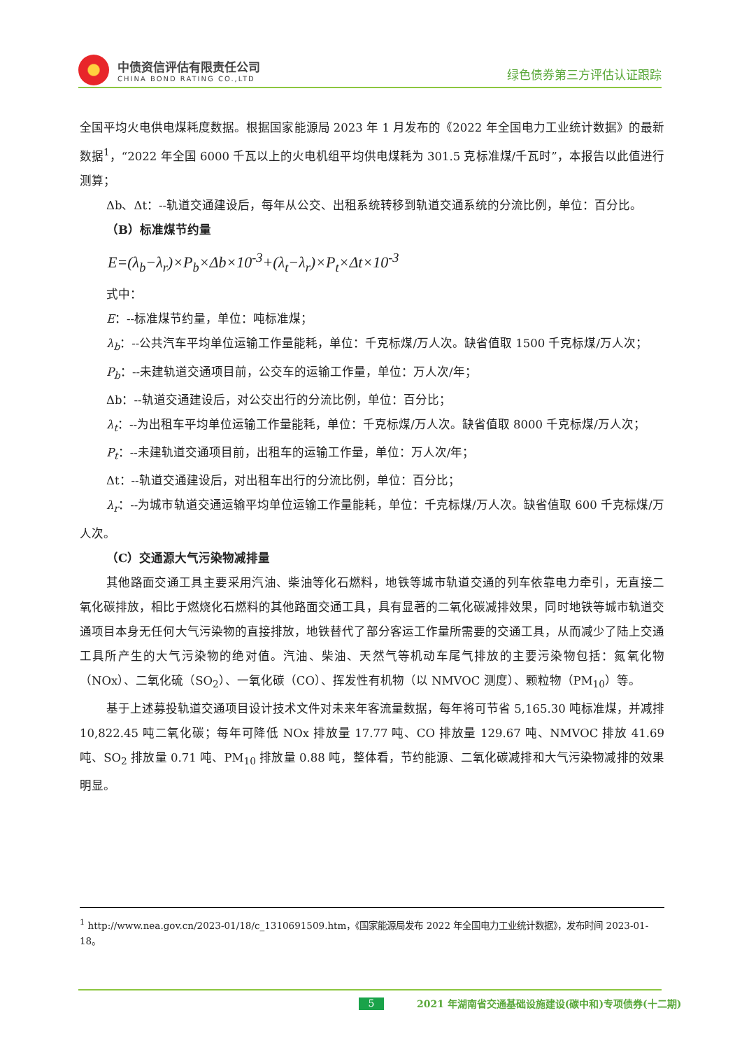中债资信评估有限责任公司
CHINA BOND RATING CO.,LTD
绿色债券第三方评估认证跟踪
全国平均火电供电煤耗度数据。根据国家能源局 2023 年 1 月发布的《2022 年全国电力工业统计数据》的最新数据<sup>1</sup>，“2022 年全国 6000 千瓦以上的火电机组平均供电煤耗为 301.5 克标准煤/千瓦时”，本报告以此值进行测算；
Δb、Δt：--轨道交通建设后，每年从公交、出租系统转移到轨道交通系统的分流比例，单位：百分比。
（B）标准煤节约量
E=(λ<sub>b</sub>−λ<sub>r</sub>)×P<sub>b</sub>×Δb×10<sup>-3</sup>+(λ<sub>t</sub>−λ<sub>r</sub>)×P<sub>t</sub>×Δt×10<sup>-3</sup>
式中：
E：--标准煤节约量，单位：吨标准煤；
λ<sub>b</sub>：--公共汽车平均单位运输工作量能耗，单位：千克标煤/万人次。缺省值取 1500 千克标煤/万人次；
P<sub>b</sub>：--未建轨道交通项目前，公交车的运输工作量，单位：万人次/年；
Δb：--轨道交通建设后，对公交出行的分流比例，单位：百分比；
λ<sub>t</sub>：--为出租车平均单位运输工作量能耗，单位：千克标煤/万人次。缺省值取 8000 千克标煤/万人次；
P<sub>t</sub>：--未建轨道交通项目前，出租车的运输工作量，单位：万人次/年；
Δt：--轨道交通建设后，对出租车出行的分流比例，单位：百分比；
λ<sub>r</sub>：--为城市轨道交通运输平均单位运输工作量能耗，单位：千克标煤/万人次。缺省值取 600 千克标煤/万人次。
（C）交通源大气污染物减排量
其他路面交通工具主要采用汽油、柴油等化石燃料，地铁等城市轨道交通的列车依靠电力牵引，无直接二氧化碳排放，相比于燃烧化石燃料的其他路面交通工具，具有显著的二氧化碳减排效果，同时地铁等城市轨道交通项目本身无任何大气污染物的直接排放，地铁替代了部分客运工作量所需要的交通工具，从而减少了陆上交通工具所产生的大气污染物的绝对值。汽油、柴油、天然气等机动车尾气排放的主要污染物包括：氮氧化物（NOx）、二氧化硫（SO<sub>2</sub>）、一氧化碳（CO）、挥发性有机物（以 NMVOC 测度）、颗粒物（PM<sub>10</sub>）等。
基于上述募投轨道交通项目设计技术文件对未来年客流量数据，每年将可节省 5,165.30 吨标准煤，并减排 10,822.45 吨二氧化碳；每年可降低 NOx 排放量 17.77 吨、CO 排放量 129.67 吨、NMVOC 排放 41.69 吨、SO<sub>2</sub> 排放量 0.71 吨、PM<sub>10</sub> 排放量 0.88 吨，整体看，节约能源、二氧化碳减排和大气污染物减排的效果明显。
<sup>1</sup> http://www.nea.gov.cn/2023-01/18/c_1310691509.htm，《国家能源局发布 2022 年全国电力工业统计数据》，发布时间 2023-01-18。
5 2021 年湖南省交通基础设施建设(碳中和)专项债券(十二期)